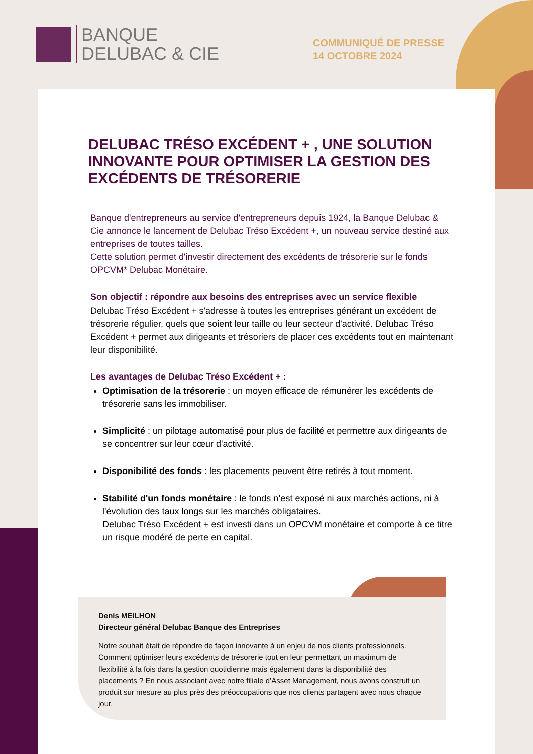BANQUE
DELUBAC & CIE
COMMUNIQUÉ DE PRESSE
14 OCTOBRE 2024
DELUBAC TRÉSO EXCÉDENT + , UNE SOLUTION INNOVANTE POUR OPTIMISER LA GESTION DES EXCÉDENTS DE TRÉSORERIE
Banque d'entrepreneurs au service d'entrepreneurs depuis 1924, la Banque Delubac & Cie annonce le lancement de Delubac Tréso Excédent +, un nouveau service destiné aux entreprises de toutes tailles.
Cette solution permet d'investir directement des excédents de trésorerie sur le fonds OPCVM* Delubac Monétaire.
Son objectif : répondre aux besoins des entreprises avec un service flexible
Delubac Tréso Excédent + s'adresse à toutes les entreprises générant un excédent de trésorerie régulier, quels que soient leur taille ou leur secteur d'activité. Delubac Tréso Excédent + permet aux dirigeants et trésoriers de placer ces excédents tout en maintenant leur disponibilité.
Les avantages de Delubac Tréso Excédent + :
Optimisation de la trésorerie : un moyen efficace de rémunérer les excédents de trésorerie sans les immobiliser.
Simplicité : un pilotage automatisé pour plus de facilité et permettre aux dirigeants de se concentrer sur leur cœur d'activité.
Disponibilité des fonds : les placements peuvent être retirés à tout moment.
Stabilité d'un fonds monétaire : le fonds n’est exposé ni aux marchés actions, ni à l'évolution des taux longs sur les marchés obligataires.
Delubac Tréso Excédent + est investi dans un OPCVM monétaire et comporte à ce titre un risque modéré de perte en capital.
Denis MEILHON
Directeur général Delubac Banque des Entreprises
Notre souhait était de répondre de façon innovante à un enjeu de nos clients professionnels. Comment optimiser leurs excédents de trésorerie tout en leur permettant un maximum de flexibilité à la fois dans la gestion quotidienne mais également dans la disponibilité des placements ? En nous associant avec notre filiale d’Asset Management, nous avons construit un produit sur mesure au plus près des préoccupations que nos clients partagent avec nous chaque jour.